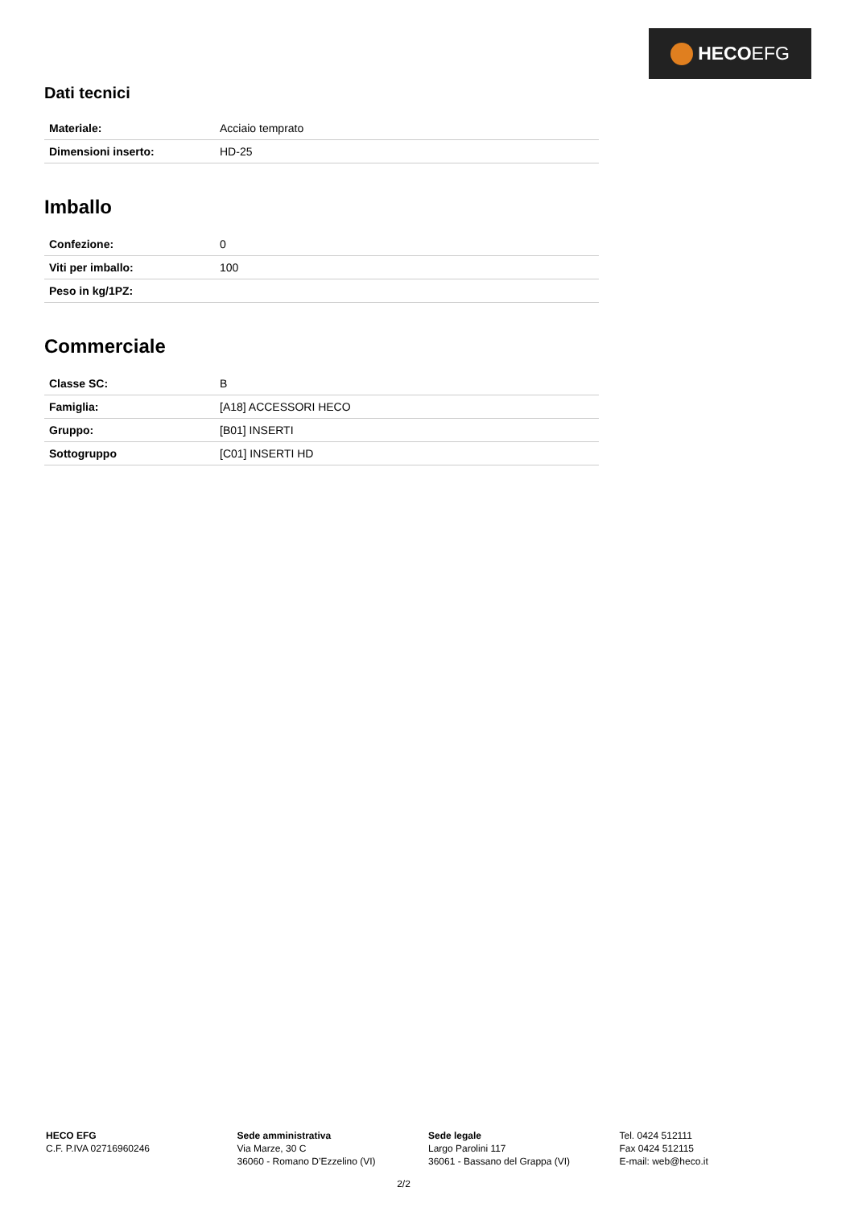HECO EFG
Dati tecnici
| Materiale: | Acciaio temprato |
| Dimensioni inserto: | HD-25 |
Imballo
| Confezione: | 0 |
| Viti per imballo: | 100 |
| Peso in kg/1PZ: | |
Commerciale
| Classe SC: | B |
| Famiglia: | [A18] ACCESSORI HECO |
| Gruppo: | [B01] INSERTI |
| Sottogruppo | [C01] INSERTI HD |
HECO EFG
C.F. P.IVA 02716960246
Sede amministrativa
Via Marze, 30 C
36060 - Romano D’Ezzelino (VI)
Sede legale
Largo Parolini 117
36061 - Bassano del Grappa (VI)
Tel. 0424 512111
Fax 0424 512115
E-mail: web@heco.it
2/2